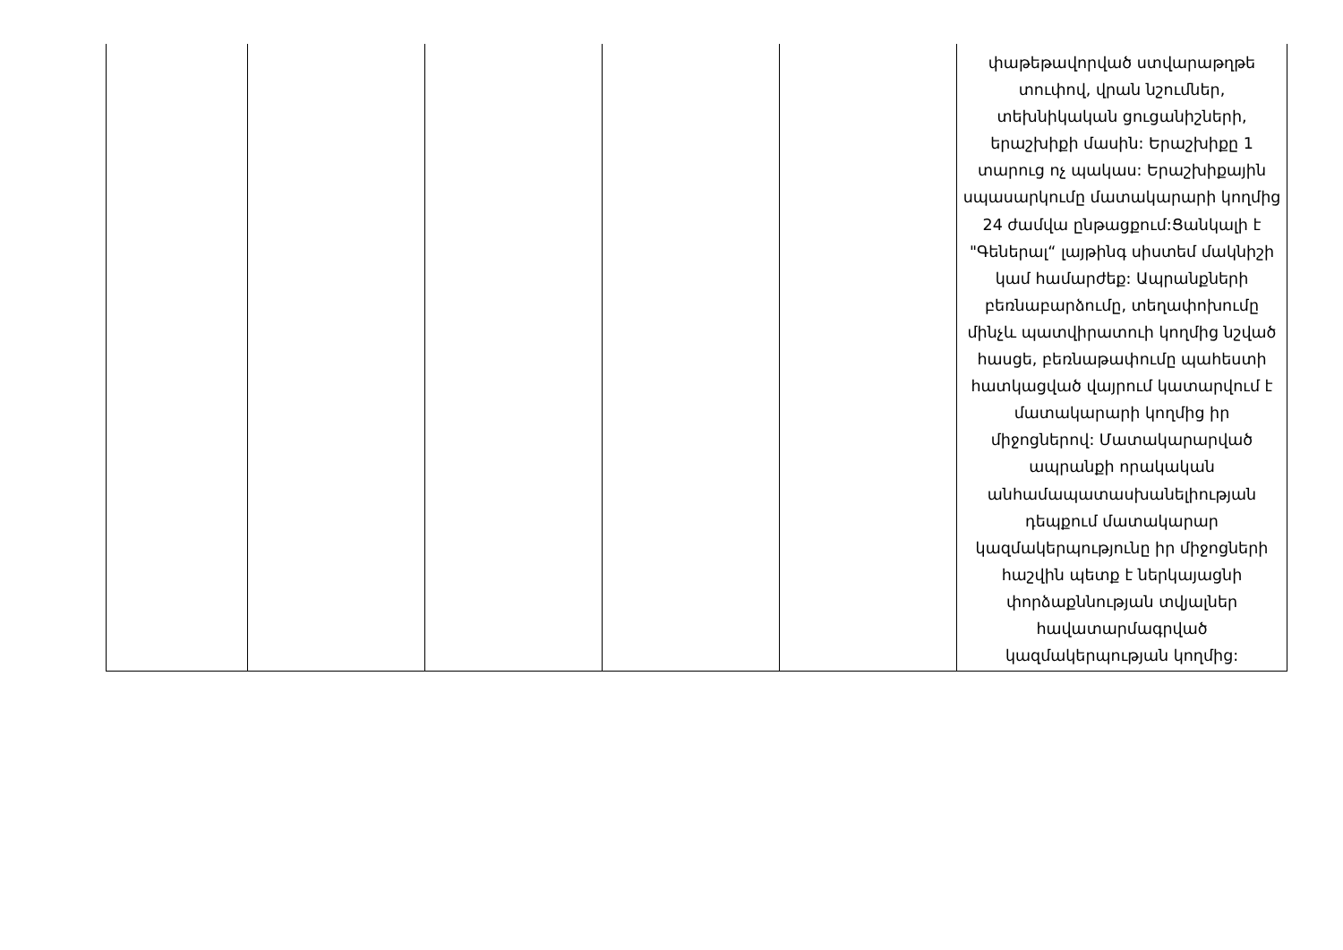| | | | | | փաթեթավորված ստվարաթղթե տուփով, վրան նշումներ, տեխնիկական ցուցանիշների, երաշխիքի մասին: Երաշխիքը 1 տարուց ոչ պակաս: Երաշխիքային սպասարկումը մատակարարի կողմից 24 ժամվա ընթացքում:Ցանկալի է "Գեներալ“ լայթինգ սիստեմ մակնիշի կամ համարժեք: Ապրանքների բեռնաբարձումը, տեղափոխումը մինչև պատվիրատուի կողմից նշված հասցե, բեռնաթափումը պահեստի հատկացված վայրում կատարվում է մատակարարի կողմից իր միջոցներով: Մատակարարված ապրանքի որակական անհամապատասխանելիության դեպքում մատակարար կազմակերպությունը իր միջոցների հաշվին պետք է ներկայացնի փորձաքննության տվյալներ հավատարմագրված կազմակերպության կողմից: |